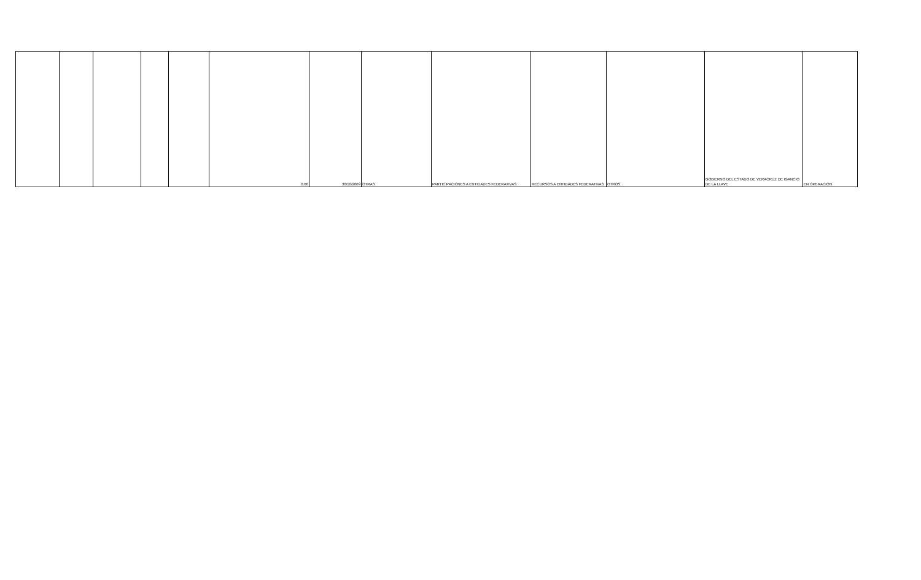| | | | | | 0.00 | 30/10/2009 | OTRAS | PARTICIPACIONES A ENTIDADES FEDERATIVAS | RECURSOS A ENTIDADES FEDERATIVAS | OTROS | GOBIERNO DEL ESTADO DE VERACRUZ DE IGANCIO DE LA LLAVE | EN OPERACIÓN |